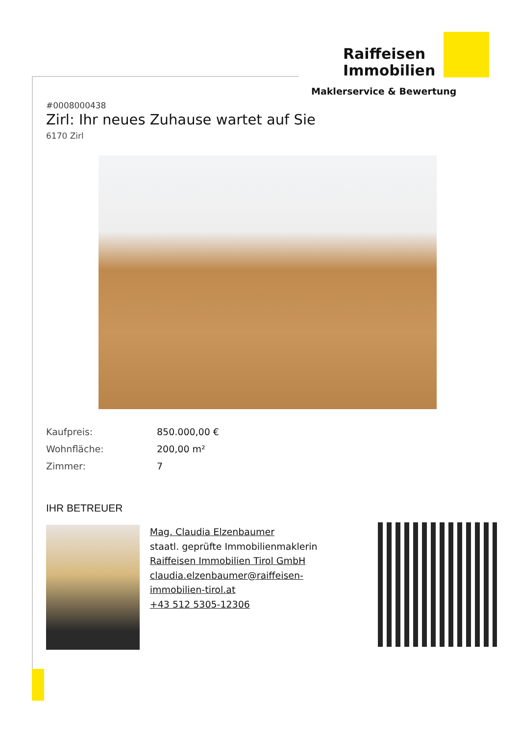Raiffeisen Immobilien
Maklerservice & Bewertung
#0008000438
Zirl: Ihr neues Zuhause wartet auf Sie
6170 Zirl
Kaufpreis: 850.000,00 €
Wohnfläche: 200,00 m²
Zimmer: 7
IHR BETREUER
Mag. Claudia Elzenbaumer
staatl. geprüfte Immobilienmaklerin
Raiffeisen Immobilien Tirol GmbH
claudia.elzenbaumer@raiffeisen-immobilien-tirol.at
+43 512 5305-12306